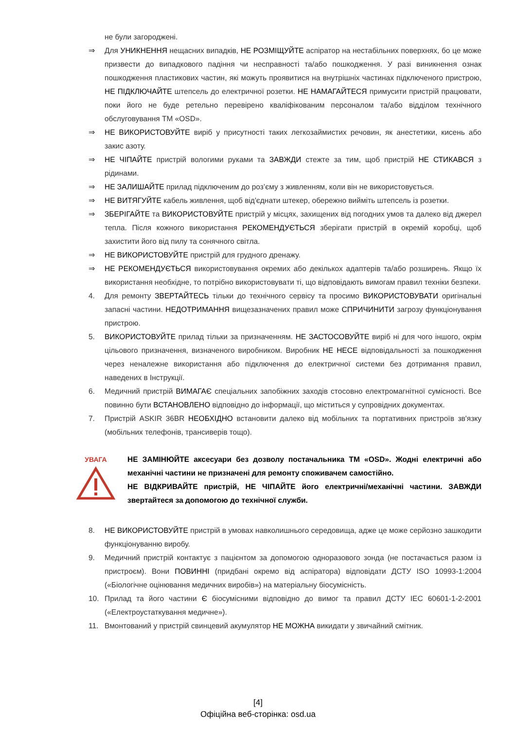не були загороджені.
⇒ Для УНИКНЕННЯ нещасних випадків, НЕ РОЗМІЩУЙТЕ аспіратор на нестабільних поверхнях, бо це може призвести до випадкового падіння чи несправності та/або пошкодження. У разі виникнення ознак пошкодження пластикових частин, які можуть проявитися на внутрішніх частинах підключеного пристрою, НЕ ПІДКЛЮЧАЙТЕ штепсель до електричної розетки. НЕ НАМАГАЙТЕСЯ примусити пристрій працювати, поки його не буде ретельно перевірено кваліфікованим персоналом та/або відділом технічного обслуговування ТМ «OSD».
⇒ НЕ ВИКОРИСТОВУЙТЕ виріб у присутності таких легкозаймистих речовин, як анестетики, кисень або закис азоту.
⇒ НЕ ЧІПАЙТЕ пристрій вологими руками та ЗАВЖДИ стежте за тим, щоб пристрій НЕ СТИКАВСЯ з рідинами.
⇒ НЕ ЗАЛИШАЙТЕ прилад підключеним до роз’єму з живленням, коли він не використовується.
⇒ НЕ ВИТЯГУЙТЕ кабель живлення, щоб від'єднати штекер, обережно вийміть штепсель із розетки.
⇒ ЗБЕРІГАЙТЕ та ВИКОРИСТОВУЙТЕ пристрій у місцях, захищених від погодних умов та далеко від джерел тепла. Після кожного використання РЕКОМЕНДУЄТЬСЯ зберігати пристрій в окремій коробці, щоб захистити його від пилу та сонячного світла.
⇒ НЕ ВИКОРИСТОВУЙТЕ пристрій для грудного дренажу.
⇒ НЕ РЕКОМЕНДУЄТЬСЯ використовування окремих або декількох адаптерів та/або розширень. Якщо їх використання необхідне, то потрібно використовувати ті, що відповідають вимогам правил техніки безпеки.
4. Для ремонту ЗВЕРТАЙТЕСЬ тільки до технічного сервісу та просимо ВИКОРИСТОВУВАТИ оригінальні запасні частини. НЕДОТРИМАННЯ вищезазначених правил може СПРИЧИНИТИ загрозу функціонування пристрою.
5. ВИКОРИСТОВУЙТЕ прилад тільки за призначенням. НЕ ЗАСТОСОВУЙТЕ виріб ні для чого іншого, окрім цільового призначення, визначеного виробником. Виробник НЕ НЕСЕ відповідальності за пошкодження через неналежне використання або підключення до електричної системи без дотримання правил, наведених в Інструкції.
6. Медичний пристрій ВИМАГАЄ спеціальних запобіжних заходів стосовно електромагнітної сумісності. Все повинно бути ВСТАНОВЛЕНО відповідно до інформації, що міститься у супровідних документах.
7. Пристрій ASKIR 36BR НЕОБХІДНО встановити далеко від мобільних та портативних пристроїв зв'язку (мобільних телефонів, трансиверів тощо).
УВАГА
НЕ ЗАМІНЮЙТЕ аксесуари без дозволу постачальника ТМ «OSD». Жодні електричні або механічні частини не призначені для ремонту споживачем самостійно.
НЕ ВІДКРИВАЙТЕ пристрій, НЕ ЧІПАЙТЕ його електричні/механічні частини. ЗАВЖДИ звертайтеся за допомогою до технічної служби.
8. НЕ ВИКОРИСТОВУЙТЕ пристрій в умовах навколишнього середовища, адже це може серйозно зашкодити функціонуванню виробу.
9. Медичний пристрій контактує з пацієнтом за допомогою одноразового зонда (не постачається разом із пристроєм). Вони ПОВИННІ (придбані окремо від аспіратора) відповідати ДСТУ ISO 10993-1:2004 («Біологічне оцінювання медичних виробів») на матеріальну біосумісність.
10. Прилад та його частини Є біосумісними відповідно до вимог та правил ДСТУ IEC 60601-1-2-2001 («Електроустаткування медичне»).
11. Вмонтований у пристрій свинцевий акумулятор НЕ МОЖНА викидати у звичайний смітник.
[4]
Офіційна веб-сторінка: osd.ua